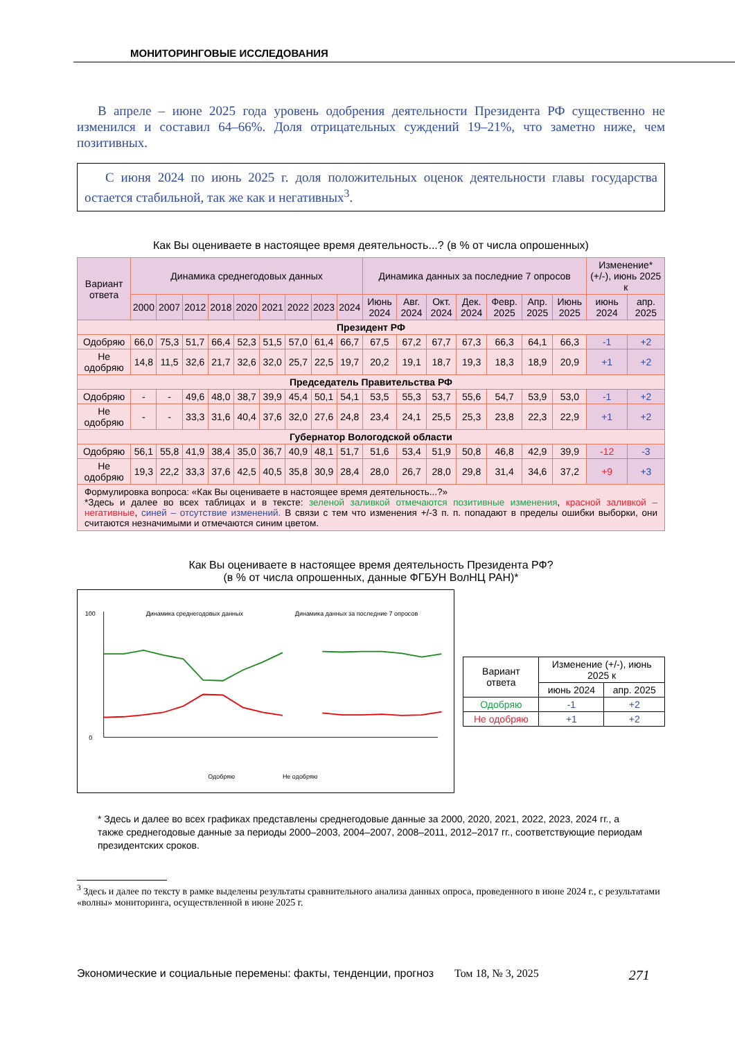МОНИТОРИНГОВЫЕ ИССЛЕДОВАНИЯ
В апреле – июне 2025 года уровень одобрения деятельности Президента РФ существенно не изменился и составил 64–66%. Доля отрицательных суждений 19–21%, что заметно ниже, чем позитивных.
С июня 2024 по июнь 2025 г. доля положительных оценок деятельности главы государства остается стабильной, так же как и негативных<sup>3</sup>.
Как Вы оцениваете в настоящее время деятельность...? (в % от числа опрошенных)
| Вариант ответа | Динамика среднегодовых данных | | | | | | | | | Динамика данных за последние 7 опросов | | | | | | | Изменение* (+/-), июнь 2025 к | |
| --- | --- | --- | --- | --- | --- | --- | --- | --- | --- | --- | --- | --- | --- | --- | --- | --- | --- | --- |
| | 2000 | 2007 | 2012 | 2018 | 2020 | 2021 | 2022 | 2023 | 2024 | Июнь 2024 | Авг. 2024 | Окт. 2024 | Дек. 2024 | Февр. 2025 | Апр. 2025 | Июнь 2025 | июнь 2024 | апр. 2025 |
| Президент РФ | | | | | | | | | | | | | | | | | | |
| Одобряю | 66,0 | 75,3 | 51,7 | 66,4 | 52,3 | 51,5 | 57,0 | 61,4 | 66,7 | 67,5 | 67,2 | 67,7 | 67,3 | 66,3 | 64,1 | 66,3 | -1 | +2 |
| Не одобряю | 14,8 | 11,5 | 32,6 | 21,7 | 32,6 | 32,0 | 25,7 | 22,5 | 19,7 | 20,2 | 19,1 | 18,7 | 19,3 | 18,3 | 18,9 | 20,9 | +1 | +2 |
| Председатель Правительства РФ | | | | | | | | | | | | | | | | | | |
| Одобряю | - | - | 49,6 | 48,0 | 38,7 | 39,9 | 45,4 | 50,1 | 54,1 | 53,5 | 55,3 | 53,7 | 55,6 | 54,7 | 53,9 | 53,0 | -1 | +2 |
| Не одобряю | - | - | 33,3 | 31,6 | 40,4 | 37,6 | 32,0 | 27,6 | 24,8 | 23,4 | 24,1 | 25,5 | 25,3 | 23,8 | 22,3 | 22,9 | +1 | +2 |
| Губернатор Вологодской области | | | | | | | | | | | | | | | | | | |
| Одобряю | 56,1 | 55,8 | 41,9 | 38,4 | 35,0 | 36,7 | 40,9 | 48,1 | 51,7 | 51,6 | 53,4 | 51,9 | 50,8 | 46,8 | 42,9 | 39,9 | -12 | -3 |
| Не одобряю | 19,3 | 22,2 | 33,3 | 37,6 | 42,5 | 40,5 | 35,8 | 30,9 | 28,4 | 28,0 | 26,7 | 28,0 | 29,8 | 31,4 | 34,6 | 37,2 | +9 | +3 |
| Формулировка вопроса: «Как Вы оцениваете в настоящее время деятельность...?» *Здесь и далее во всех таблицах и в тексте: зеленой заливкой отмечаются позитивные изменения , красной заливкой – негативные , синей – отсутствие изменений. В связи с тем что изменения +/-3 п. п. попадают в пределы ошибки выборки, они считаются незначимыми и отмечаются синим цветом. | | | | | | | | | | | | | | | | | | |
Как Вы оцениваете в настоящее время деятельность Президента РФ?
(в % от числа опрошенных, данные ФГБУН ВолНЦ РАН)*
Динамика среднегодовых данных
Динамика данных за последние 7 опросов
100
0
Одобряю
Не одобряю
| Вариант ответа | Изменение (+/-), июнь 2025 к | |
| | июнь 2024 | апр. 2025 |
| Одобряю | -1 | +2 |
| Не одобряю | +1 | +2 |
* Здесь и далее во всех графиках представлены среднегодовые данные за 2000, 2020, 2021, 2022, 2023, 2024 гг., а также среднегодовые данные за периоды 2000–2003, 2004–2007, 2008–2011, 2012–2017 гг., соответствующие периодам президентских сроков.
<sup>3</sup> Здесь и далее по тексту в рамке выделены результаты сравнительного анализа данных опроса, проведенного в июне 2024 г., с результатами «волны» мониторинга, осуществленной в июне 2025 г.
Экономические и социальные перемены: факты, тенденции, прогноз Том 18, № 3, 2025 271